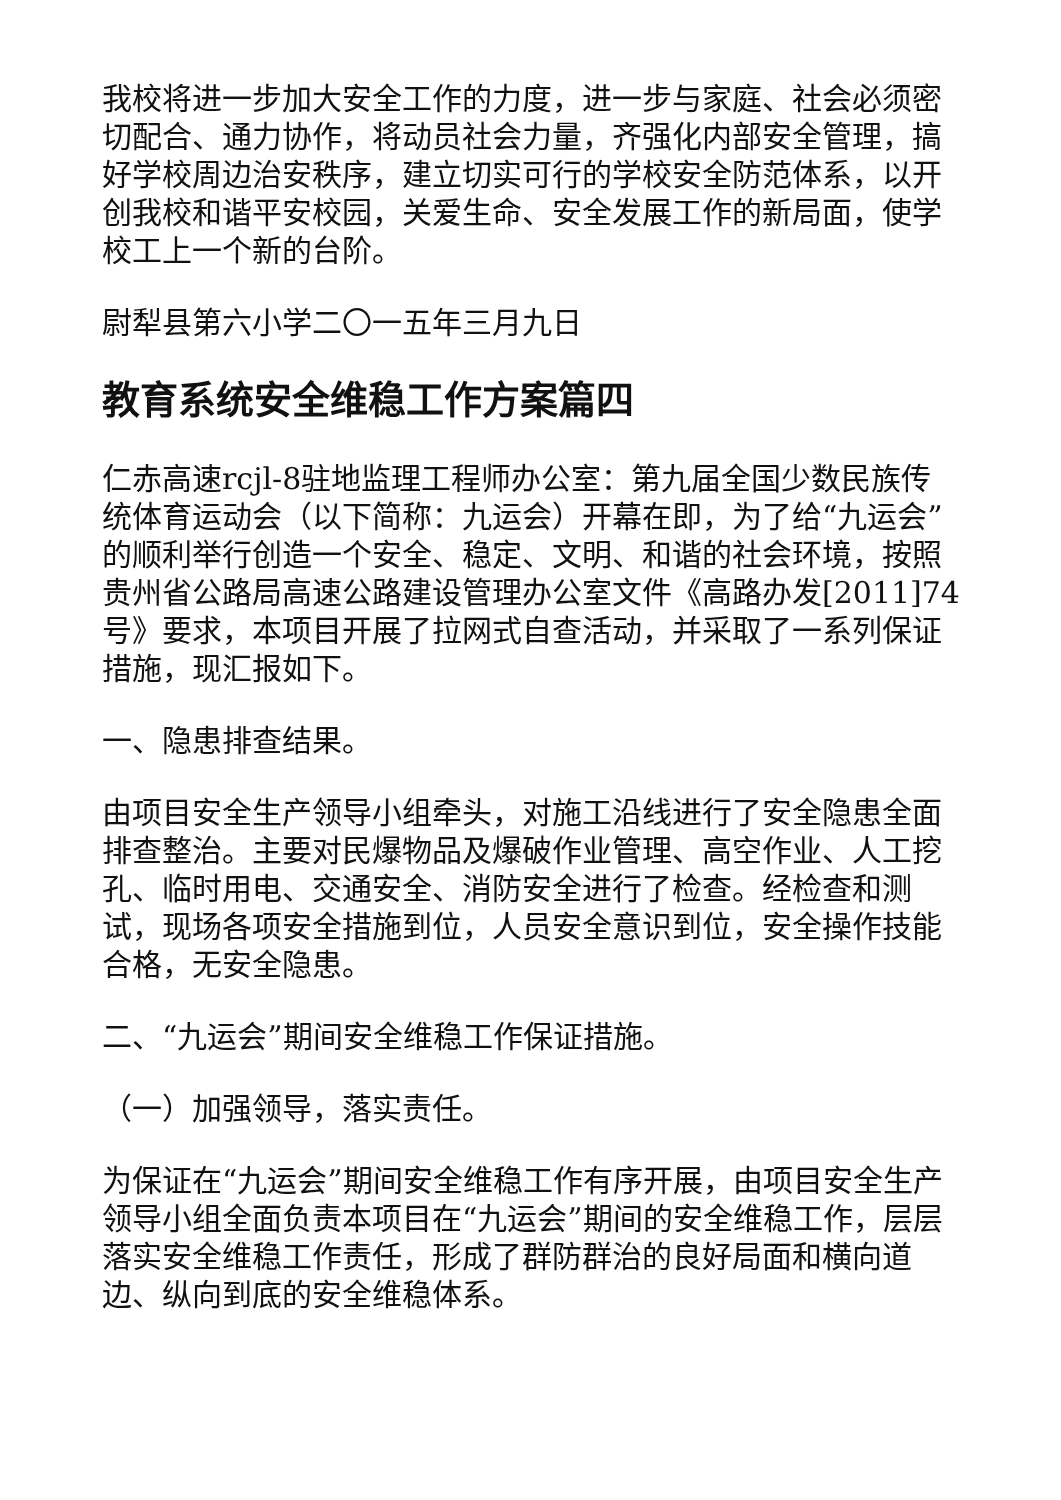我校将进一步加大安全工作的力度，进一步与家庭、社会必须密切配合、通力协作，将动员社会力量，齐强化内部安全管理，搞好学校周边治安秩序，建立切实可行的学校安全防范体系，以开创我校和谐平安校园，关爱生命、安全发展工作的新局面，使学校工上一个新的台阶。
尉犁县第六小学二〇一五年三月九日
教育系统安全维稳工作方案篇四
仁赤高速rcjl-8驻地监理工程师办公室：第九届全国少数民族传统体育运动会（以下简称：九运会）开幕在即，为了给“九运会”的顺利举行创造一个安全、稳定、文明、和谐的社会环境，按照贵州省公路局高速公路建设管理办公室文件《高路办发[2011]74号》要求，本项目开展了拉网式自查活动，并采取了一系列保证措施，现汇报如下。
一、隐患排查结果。
由项目安全生产领导小组牵头，对施工沿线进行了安全隐患全面排查整治。主要对民爆物品及爆破作业管理、高空作业、人工挖孔、临时用电、交通安全、消防安全进行了检查。经检查和测试，现场各项安全措施到位，人员安全意识到位，安全操作技能合格，无安全隐患。
二、“九运会”期间安全维稳工作保证措施。
（一）加强领导，落实责任。
为保证在“九运会”期间安全维稳工作有序开展，由项目安全生产领导小组全面负责本项目在“九运会”期间的安全维稳工作，层层落实安全维稳工作责任，形成了群防群治的良好局面和横向道边、纵向到底的安全维稳体系。